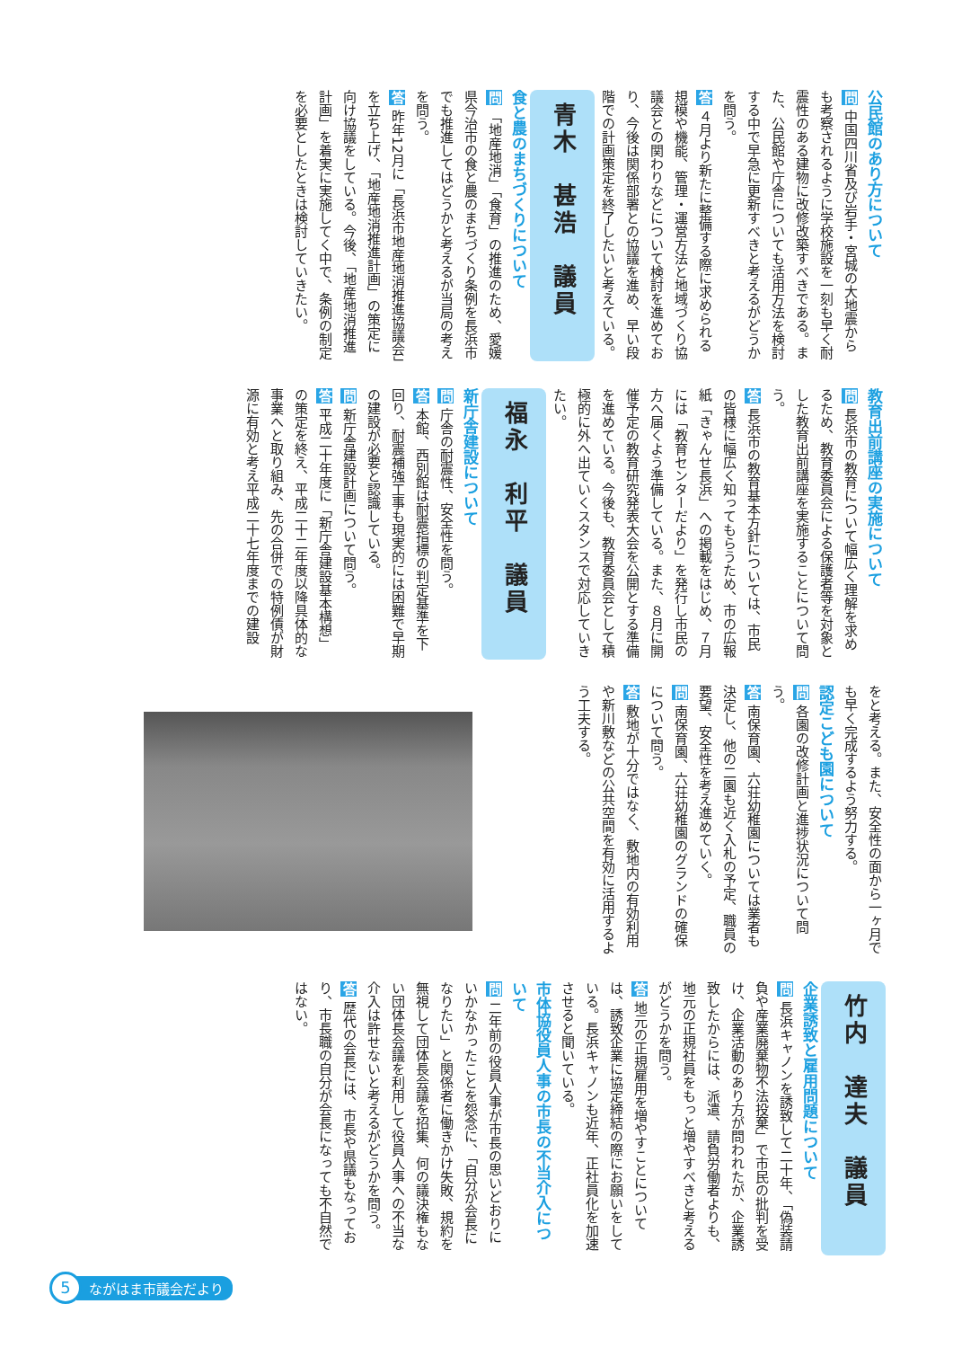公民館のあり方について
問 中国四川省及び岩手・宮城の大地震からも考察されるように学校施設を一刻も早く耐震性のある建物に改修改築すべきである。また、公民館や庁舎についても活用方法を検討する中で早急に更新すべきと考えるがどうかを問う。
答 ４月より新たに整備する際に求められる規模や機能、管理・運営方法と地域づくり協議会との関わりなどについて検討を進めており、今後は関係部署との協議を進め、早い段階での計画策定を終了したいと考えている。
青木　甚浩　議員
食と農のまちづくりについて
問 「地産地消」「食育」の推進のため、愛媛県今治市の食と農のまちづくり条例を長浜市でも推進してはどうかと考えるが当局の考えを問う。
答 昨年12月に「長浜市地産地消推進協議会」を立ち上げ、「地産地消推進計画」の策定に向け協議をしている。今後、「地産地消推進計画」を着実に実施してく中で、条例の制定を必要としたときは検討していきたい。
教育出前講座の実施について
問 長浜市の教育について幅広く理解を求めるため、教育委員会による保護者等を対象とした教育出前講座を実施することについて問う。
答 長浜市の教育基本方針については、市民の皆様に幅広く知ってもらうため、市の広報紙「きゃんせ長浜」への掲載をはじめ、７月には「教育センターだより」を発行し市民の方へ届くよう準備している。また、８月に開催予定の教育研究発表大会を公開とする準備を進めている。今後も、教育委員会として積極的に外へ出ていくスタンスで対応していきたい。
福永　利平　議員
新庁舎建設について
問 庁舎の耐震性、安全性を問う。
答 本館、西別館は耐震指標の判定基準を下回り、耐震補強工事も現実的には困難で早期の建設が必要と認識している。
問 新庁舎建設計画について問う。
答 平成二十年度に「新庁舎建設基本構想」の策定を終え、平成二十二年度以降具体的な事業へと取り組み、先の合併での特例債が財源に有効と考え平成二十七年度までの建設
をと考える。また、安全性の面から一ヶ月でも早く完成するよう努力する。
認定こども園について
問 各園の改修計画と進捗状況について問う。
答 南保育園、六荘幼稚園については業者も決定し、他の二園も近く入札の予定、職員の要望、安全性を考え進めていく。
問 南保育園、六荘幼稚園のグランドの確保について問う。
答 敷地が十分ではなく、敷地内の有効利用や新川敷などの公共空間を有効に活用するよう工夫する。
竹内　達夫　議員
企業誘致と雇用問題について
問 長浜キャノンを誘致して二十年、「偽装請負や産業廃棄物不法投棄」で市民の批判を受け、企業活動のあり方が問われたが、企業誘致したからには、派遣、請負労働者よりも、地元の正規社員をもっと増やすべきと考えるがどうかを問う。
答 地元の正規雇用を増やすことについては、誘致企業に協定締結の際にお願いをしている。長浜キャノンも近年、正社員化を加速させると聞いている。
市体協役員人事の市長の不当介入について
問 二年前の役員人事が市長の思いどおりにいかなかったことを怨念に、「自分が会長になりたい」と関係者に働きかけ失敗、規約を無視して団体長会議を招集、何の議決権もない団体長会議を利用して役員人事への不当な介入は許せないと考えるがどうかを問う。
答 歴代の会長には、市長や県議もなっており、市長職の自分が会長になっても不自然ではない。
5 ながはま市議会だより